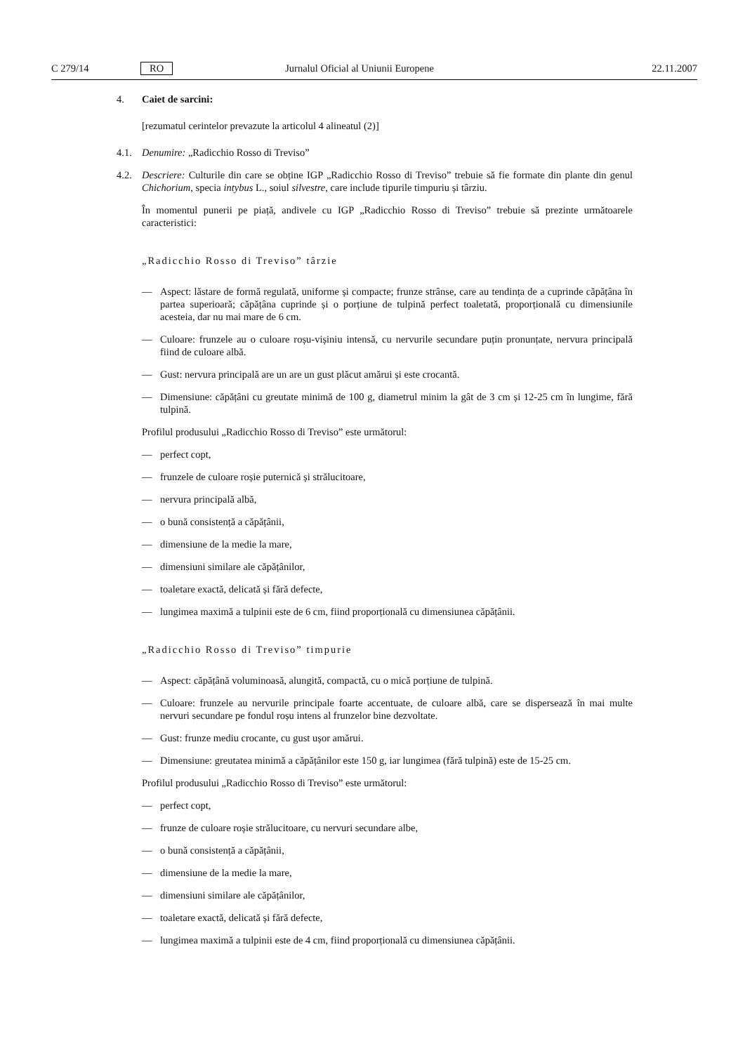C 279/14 RO Jurnalul Oficial al Uniunii Europene 22.11.2007
4. Caiet de sarcini:
[rezumatul cerintelor prevazute la articolul 4 alineatul (2)]
4.1. Denumire: „Radicchio Rosso di Treviso”
4.2. Descriere: Culturile din care se obține IGP „Radicchio Rosso di Treviso” trebuie să fie formate din plante din genul Chichorium, specia intybus L., soiul silvestre, care include tipurile timpuriu și târziu.
În momentul punerii pe piață, andivele cu IGP „Radicchio Rosso di Treviso” trebuie să prezinte următoarele caracteristici:
„Radicchio Rosso di Treviso” târzie
— Aspect: lăstare de formă regulată, uniforme și compacte; frunze strânse, care au tendința de a cuprinde căpățâna în partea superioară; căpățâna cuprinde și o porțiune de tulpină perfect toaletată, proporțională cu dimensiunile acesteia, dar nu mai mare de 6 cm.
— Culoare: frunzele au o culoare roșu-vișiniu intensă, cu nervurile secundare puțin pronunțate, nervura principală fiind de culoare albă.
— Gust: nervura principală are un are un gust plăcut amărui și este crocantă.
— Dimensiune: căpățâni cu greutate minimă de 100 g, diametrul minim la gât de 3 cm și 12-25 cm în lungime, fără tulpină.
Profilul produsului „Radicchio Rosso di Treviso” este următorul:
— perfect copt,
— frunzele de culoare roșie puternică și strălucitoare,
— nervura principală albă,
— o bună consistență a căpățânii,
— dimensiune de la medie la mare,
— dimensiuni similare ale căpățânilor,
— toaletare exactă, delicată și fără defecte,
— lungimea maximă a tulpinii este de 6 cm, fiind proporțională cu dimensiunea căpățânii.
„Radicchio Rosso di Treviso” timpurie
— Aspect: căpățână voluminoasă, alungită, compactă, cu o mică porțiune de tulpină.
— Culoare: frunzele au nervurile principale foarte accentuate, de culoare albă, care se dispersează în mai multe nervuri secundare pe fondul roșu intens al frunzelor bine dezvoltate.
— Gust: frunze mediu crocante, cu gust ușor amărui.
— Dimensiune: greutatea minimă a căpățânilor este 150 g, iar lungimea (fără tulpină) este de 15-25 cm.
Profilul produsului „Radicchio Rosso di Treviso” este următorul:
— perfect copt,
— frunze de culoare roșie strălucitoare, cu nervuri secundare albe,
— o bună consistență a căpățânii,
— dimensiune de la medie la mare,
— dimensiuni similare ale căpățânilor,
— toaletare exactă, delicată și fără defecte,
— lungimea maximă a tulpinii este de 4 cm, fiind proporțională cu dimensiunea căpățânii.